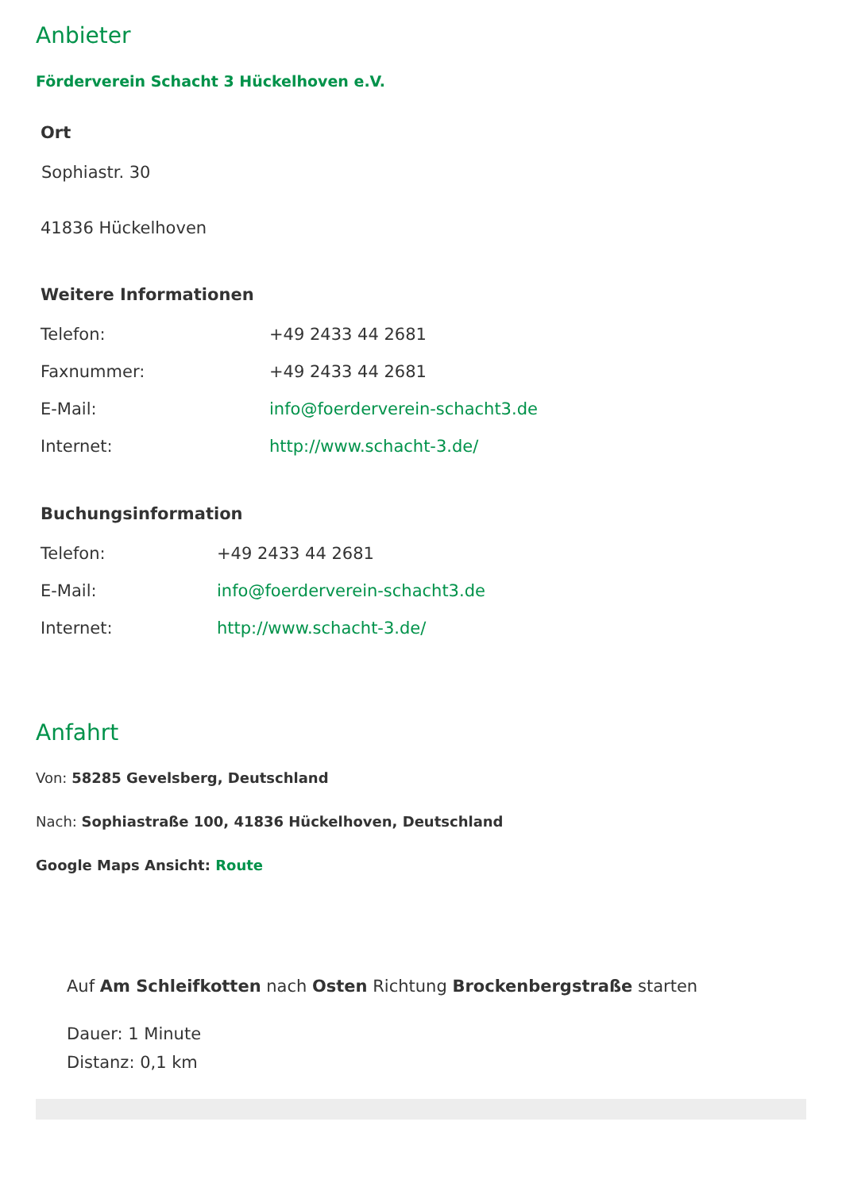Anbieter
Förderverein Schacht 3 Hückelhoven e.V.
Ort
Sophiastr. 30
41836 Hückelhoven
Weitere Informationen
| Telefon: | +49 2433 44 2681 |
| Faxnummer: | +49 2433 44 2681 |
| E-Mail: | info@foerderverein-schacht3.de |
| Internet: | http://www.schacht-3.de/ |
Buchungsinformation
| Telefon: | +49 2433 44 2681 |
| E-Mail: | info@foerderverein-schacht3.de |
| Internet: | http://www.schacht-3.de/ |
Anfahrt
Von: 58285 Gevelsberg, Deutschland
Nach: Sophiastraße 100, 41836 Hückelhoven, Deutschland
Google Maps Ansicht: Route
Auf Am Schleifkotten nach Osten Richtung Brockenbergstraße starten
Dauer: 1 Minute
Distanz: 0,1 km